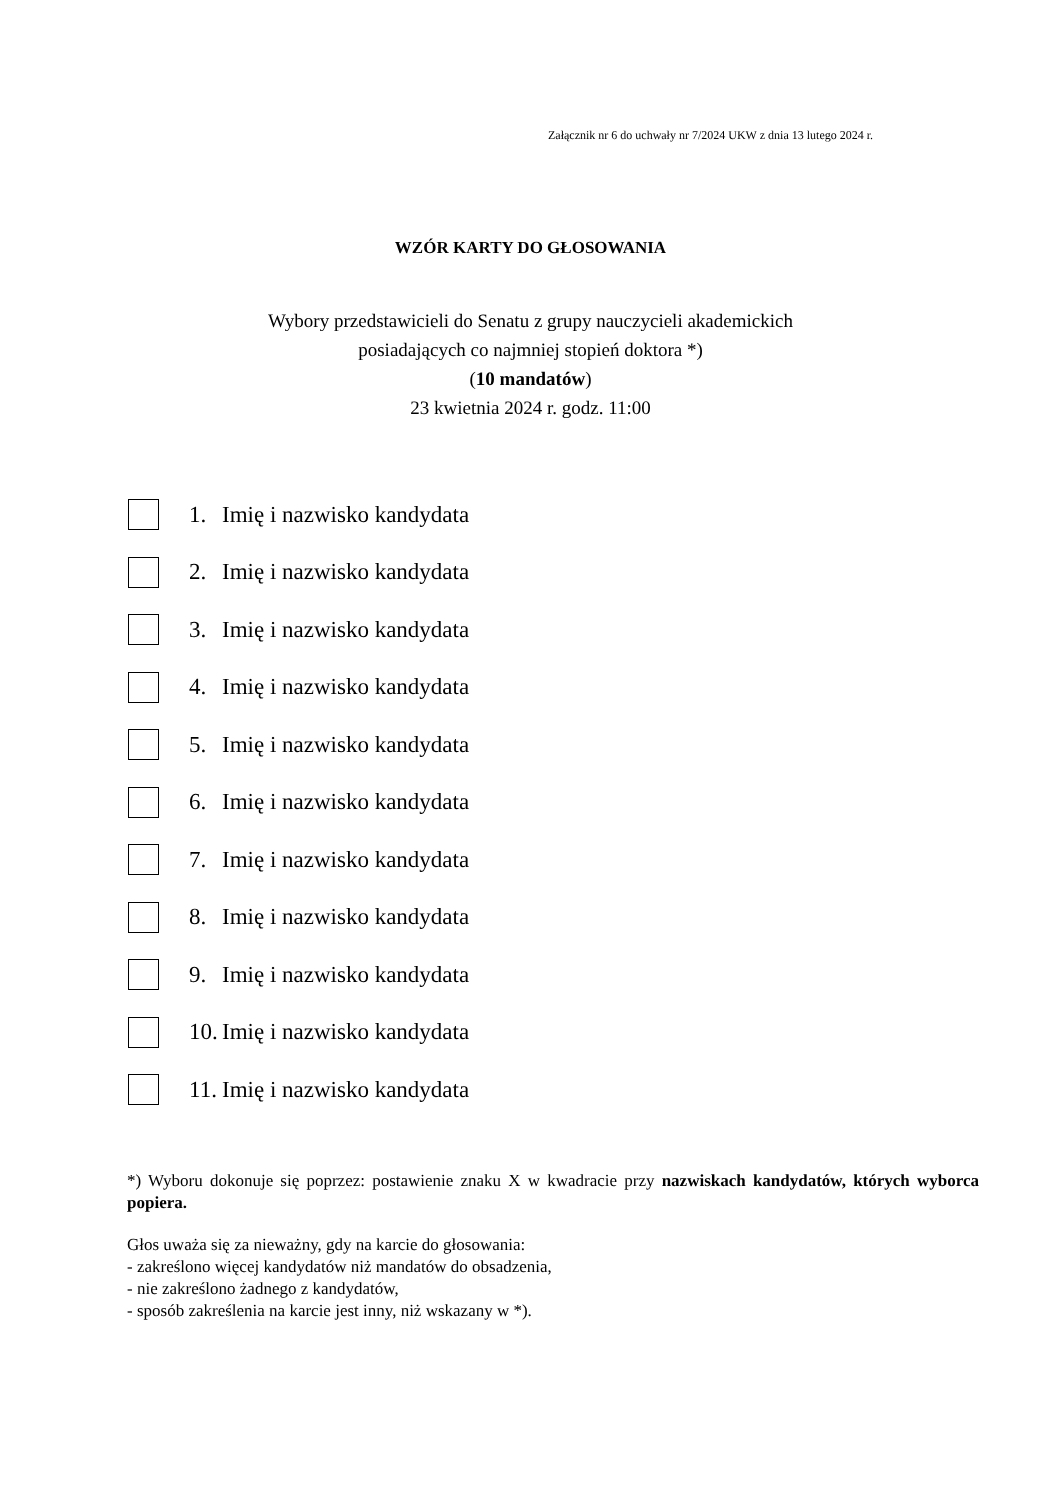Załącznik nr 6 do uchwały nr 7/2024 UKW z dnia 13 lutego 2024 r.
WZÓR KARTY DO GŁOSOWANIA
Wybory przedstawicieli do Senatu z grupy nauczycieli akademickich
posiadających co najmniej stopień doktora *)
(10 mandatów)
23 kwietnia 2024 r. godz. 11:00
1. Imię i nazwisko kandydata
2. Imię i nazwisko kandydata
3. Imię i nazwisko kandydata
4. Imię i nazwisko kandydata
5. Imię i nazwisko kandydata
6. Imię i nazwisko kandydata
7. Imię i nazwisko kandydata
8. Imię i nazwisko kandydata
9. Imię i nazwisko kandydata
10. Imię i nazwisko kandydata
11. Imię i nazwisko kandydata
*) Wyboru dokonuje się poprzez: postawienie znaku X w kwadracie przy nazwiskach kandydatów, których wyborca popiera.
Głos uważa się za nieważny, gdy na karcie do głosowania:
- zakreślono więcej kandydatów niż mandatów do obsadzenia,
- nie zakreślono żadnego z kandydatów,
- sposób zakreślenia na karcie jest inny, niż wskazany w *).